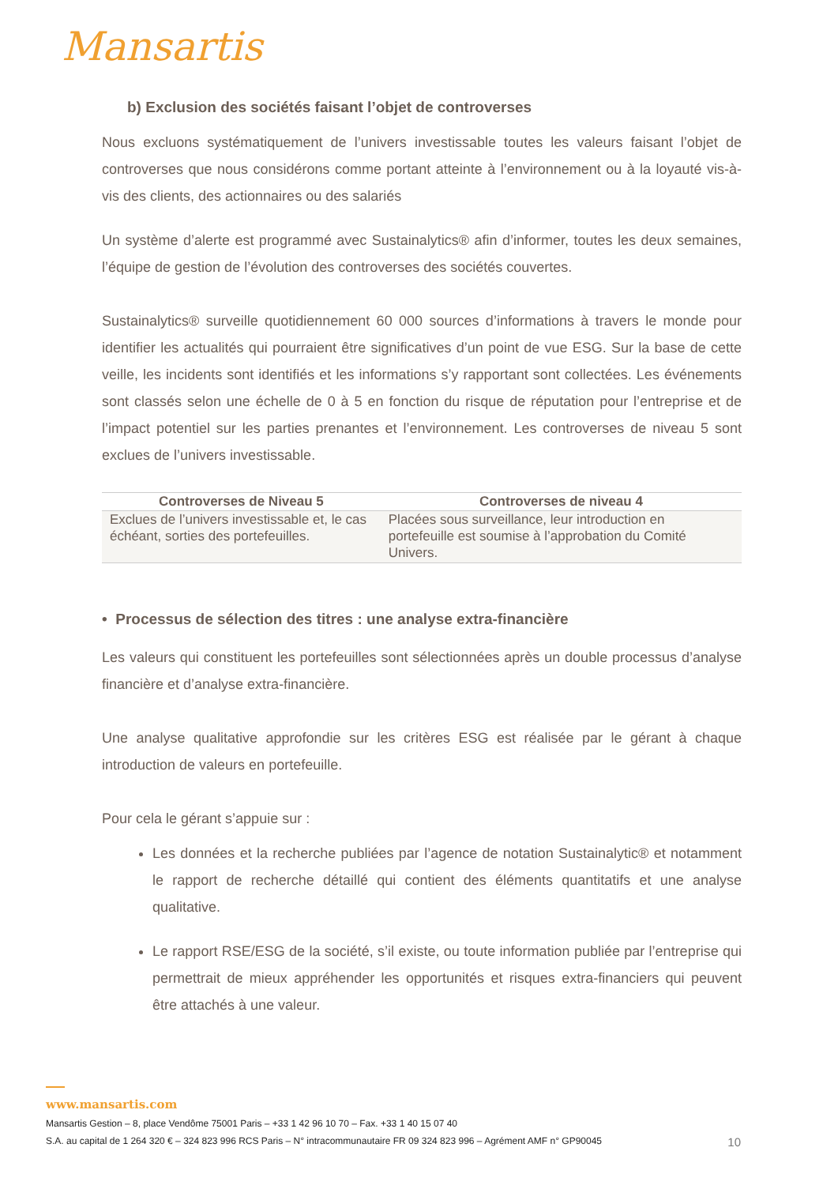Mansartis
b) Exclusion des sociétés faisant l’objet de controverses
Nous excluons systématiquement de l’univers investissable toutes les valeurs faisant l’objet de controverses que nous considérons comme portant atteinte à l’environnement ou à la loyauté vis-à-vis des clients, des actionnaires ou des salariés
Un système d’alerte est programmé avec Sustainalytics® afin d’informer, toutes les deux semaines, l’équipe de gestion de l’évolution des controverses des sociétés couvertes.
Sustainalytics® surveille quotidiennement 60 000 sources d’informations à travers le monde pour identifier les actualités qui pourraient être significatives d’un point de vue ESG. Sur la base de cette veille, les incidents sont identifiés et les informations s’y rapportant sont collectées. Les événements sont classés selon une échelle de 0 à 5 en fonction du risque de réputation pour l’entreprise et de l’impact potentiel sur les parties prenantes et l’environnement. Les controverses de niveau 5 sont exclues de l’univers investissable.
| Controverses de Niveau 5 | Controverses de niveau 4 |
| --- | --- |
| Exclues de l’univers investissable et, le cas échéant, sorties des portefeuilles. | Placées sous surveillance, leur introduction en portefeuille est soumise à l’approbation du Comité Univers. |
• Processus de sélection des titres : une analyse extra-financière
Les valeurs qui constituent les portefeuilles sont sélectionnées après un double processus d’analyse financière et d’analyse extra-financière.
Une analyse qualitative approfondie sur les critères ESG est réalisée par le gérant à chaque introduction de valeurs en portefeuille.
Pour cela le gérant s’appuie sur :
Les données et la recherche publiées par l’agence de notation Sustainalytic® et notamment le rapport de recherche détaillé qui contient des éléments quantitatifs et une analyse qualitative.
Le rapport RSE/ESG de la société, s’il existe, ou toute information publiée par l’entreprise qui permettrait de mieux appréhender les opportunités et risques extra-financiers qui peuvent être attachés à une valeur.
www.mansartis.com
Mansartis Gestion – 8, place Vendôme 75001 Paris – +33 1 42 96 10 70 – Fax. +33 1 40 15 07 40
S.A. au capital de 1 264 320 € – 324 823 996 RCS Paris – N° intracommunautaire FR 09 324 823 996 – Agrément AMF n° GP90045 10